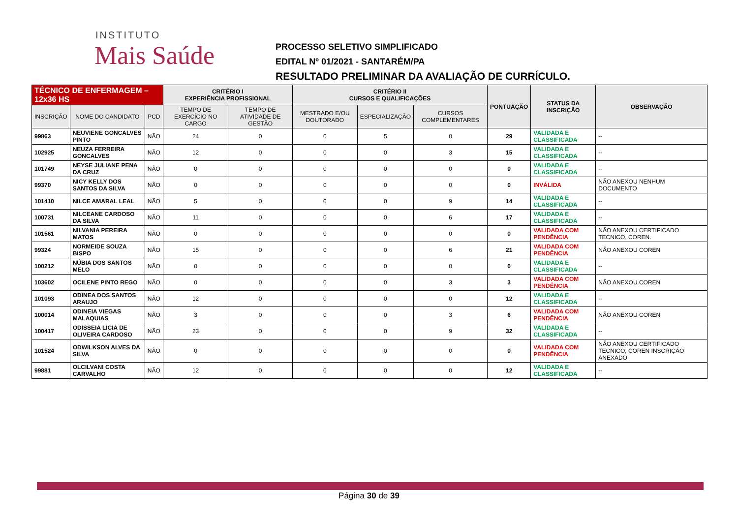INSTITUTO
Mais Saúde
PROCESSO SELETIVO SIMPLIFICADO
EDITAL Nº 01/2021 - SANTARÉM/PA
RESULTADO PRELIMINAR DA AVALIAÇÃO DE CURRÍCULO.
| TÉCNICO DE ENFERMAGEM – 12x36 HS | | | CRITÉRIO I EXPERIÊNCIA PROFISSIONAL | | CRITÉRIO II CURSOS E QUALIFICAÇÕES | | | PONTUAÇÃO | STATUS DA INSCRIÇÃO | OBSERVAÇÃO |
| --- | --- | --- | --- | --- | --- | --- | --- | --- | --- | --- |
| INSCRIÇÃO | NOME DO CANDIDATO | PCD | TEMPO DE EXERCÍCIO NO CARGO | TEMPO DE ATIVIDADE DE GESTÃO | MESTRADO E/OU DOUTORADO | ESPECIALIZAÇÃO | CURSOS COMPLEMENTARES | | | |
| 99863 | NEUVIENE GONCALVES PINTO | NÃO | 24 | 0 | 0 | 5 | 0 | 29 | VALIDADA E CLASSIFICADA | -- |
| 102925 | NEUZA FERREIRA GONCALVES | NÃO | 12 | 0 | 0 | 0 | 3 | 15 | VALIDADA E CLASSIFICADA | -- |
| 101749 | NEYSE JULIANE PENA DA CRUZ | NÃO | 0 | 0 | 0 | 0 | 0 | 0 | VALIDADA E CLASSIFICADA | -- |
| 99370 | NICY KELLY DOS SANTOS DA SILVA | NÃO | 0 | 0 | 0 | 0 | 0 | 0 | INVÁLIDA | NÃO ANEXOU NENHUM DOCUMENTO |
| 101410 | NILCE AMARAL LEAL | NÃO | 5 | 0 | 0 | 0 | 9 | 14 | VALIDADA E CLASSIFICADA | -- |
| 100731 | NILCEANE CARDOSO DA SILVA | NÃO | 11 | 0 | 0 | 0 | 6 | 17 | VALIDADA E CLASSIFICADA | -- |
| 101561 | NILVANIA PEREIRA MATOS | NÃO | 0 | 0 | 0 | 0 | 0 | 0 | VALIDADA COM PENDÊNCIA | NÃO ANEXOU CERTIFICADO TECNICO, COREN. |
| 99324 | NORMEIDE SOUZA BISPO | NÃO | 15 | 0 | 0 | 0 | 6 | 21 | VALIDADA COM PENDÊNCIA | NÃO ANEXOU COREN |
| 100212 | NÚBIA DOS SANTOS MELO | NÃO | 0 | 0 | 0 | 0 | 0 | 0 | VALIDADA E CLASSIFICADA | -- |
| 103602 | OCILENE PINTO REGO | NÃO | 0 | 0 | 0 | 0 | 3 | 3 | VALIDADA COM PENDÊNCIA | NÃO ANEXOU COREN |
| 101093 | ODINEA DOS SANTOS ARAUJO | NÃO | 12 | 0 | 0 | 0 | 0 | 12 | VALIDADA E CLASSIFICADA | -- |
| 100014 | ODINEIA VIEGAS MALAQUIAS | NÃO | 3 | 0 | 0 | 0 | 3 | 6 | VALIDADA COM PENDÊNCIA | NÃO ANEXOU COREN |
| 100417 | ODISSEIA LICIA DE OLIVEIRA CARDOSO | NÃO | 23 | 0 | 0 | 0 | 9 | 32 | VALIDADA E CLASSIFICADA | -- |
| 101524 | ODWILKSON ALVES DA SILVA | NÃO | 0 | 0 | 0 | 0 | 0 | 0 | VALIDADA COM PENDÊNCIA | NÃO ANEXOU CERTIFICADO TECNICO, COREN INSCRIÇÃO ANEXADO |
| 99881 | OLCILVANI COSTA CARVALHO | NÃO | 12 | 0 | 0 | 0 | 0 | 12 | VALIDADA E CLASSIFICADA | -- |
Página 30 de 39